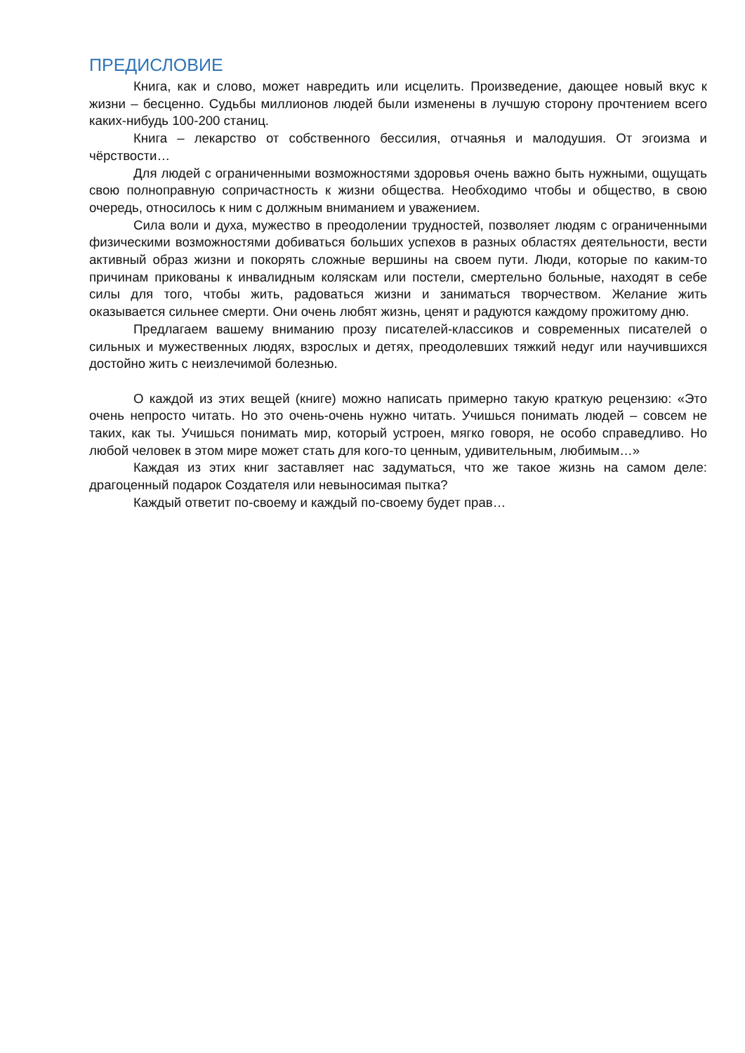ПРЕДИСЛОВИЕ
Книга, как и слово, может навредить или исцелить. Произведение, дающее новый вкус к жизни – бесценно. Судьбы миллионов людей были изменены в лучшую сторону прочтением всего каких-нибудь 100-200 станиц.
Книга – лекарство от собственного бессилия, отчаянья и малодушия. От эгоизма и чёрствости…
Для людей с ограниченными возможностями здоровья очень важно быть нужными, ощущать свою полноправную сопричастность к жизни общества. Необходимо чтобы и общество, в свою очередь, относилось к ним с должным вниманием и уважением.
Сила воли и духа, мужество в преодолении трудностей, позволяет людям с ограниченными физическими возможностями добиваться больших успехов в разных областях деятельности, вести активный образ жизни и покорять сложные вершины на своем пути. Люди, которые по каким-то причинам прикованы к инвалидным коляскам или постели, смертельно больные, находят в себе силы для того, чтобы жить, радоваться жизни и заниматься творчеством. Желание жить оказывается сильнее смерти. Они очень любят жизнь, ценят и радуются каждому прожитому дню.
Предлагаем вашему вниманию прозу писателей-классиков и современных писателей о сильных и мужественных людях, взрослых и детях, преодолевших тяжкий недуг или научившихся достойно жить с неизлечимой болезнью.
О каждой из этих вещей (книге) можно написать примерно такую краткую рецензию: «Это очень непросто читать. Но это очень-очень нужно читать. Учишься понимать людей – совсем не таких, как ты. Учишься понимать мир, который устроен, мягко говоря, не особо справедливо. Но любой человек в этом мире может стать для кого-то ценным, удивительным, любимым…»
Каждая из этих книг заставляет нас задуматься, что же такое жизнь на самом деле: драгоценный подарок Создателя или невыносимая пытка?
Каждый ответит по-своему и каждый по-своему будет прав…